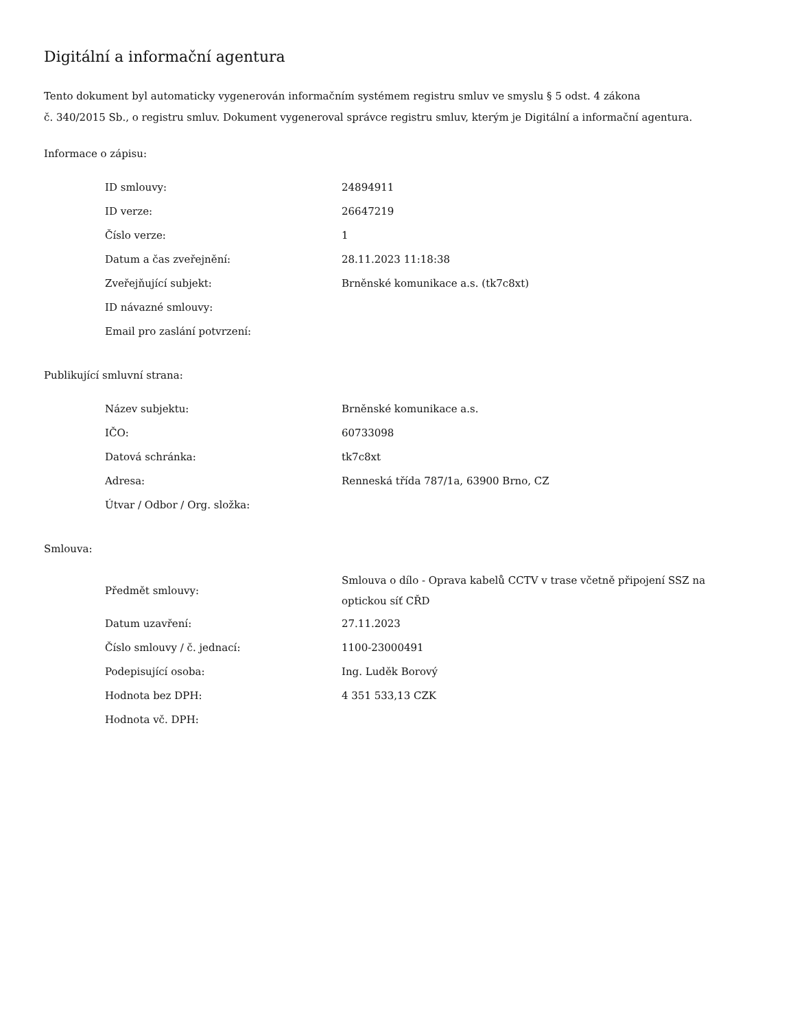Digitální a informační agentura
Tento dokument byl automaticky vygenerován informačním systémem registru smluv ve smyslu § 5 odst. 4 zákona
č. 340/2015 Sb., o registru smluv. Dokument vygeneroval správce registru smluv, kterým je Digitální a informační agentura.
Informace o zápisu:
| ID smlouvy: | 24894911 |
| ID verze: | 26647219 |
| Číslo verze: | 1 |
| Datum a čas zveřejnění: | 28.11.2023 11:18:38 |
| Zveřejňující subjekt: | Brněnské komunikace a.s. (tk7c8xt) |
| ID návazné smlouvy: | |
| Email pro zaslání potvrzení: | |
Publikující smluvní strana:
| Název subjektu: | Brněnské komunikace a.s. |
| IČO: | 60733098 |
| Datová schránka: | tk7c8xt |
| Adresa: | Renneská třída 787/1a, 63900 Brno, CZ |
| Útvar / Odbor / Org. složka: | |
Smlouva:
| Předmět smlouvy: | Smlouva o dílo - Oprava kabelů CCTV v trase včetně připojení SSZ na optickou síť CŘD |
| Datum uzavření: | 27.11.2023 |
| Číslo smlouvy / č. jednací: | 1100-23000491 |
| Podepisující osoba: | Ing. Luděk Borový |
| Hodnota bez DPH: | 4 351 533,13 CZK |
| Hodnota vč. DPH: | |